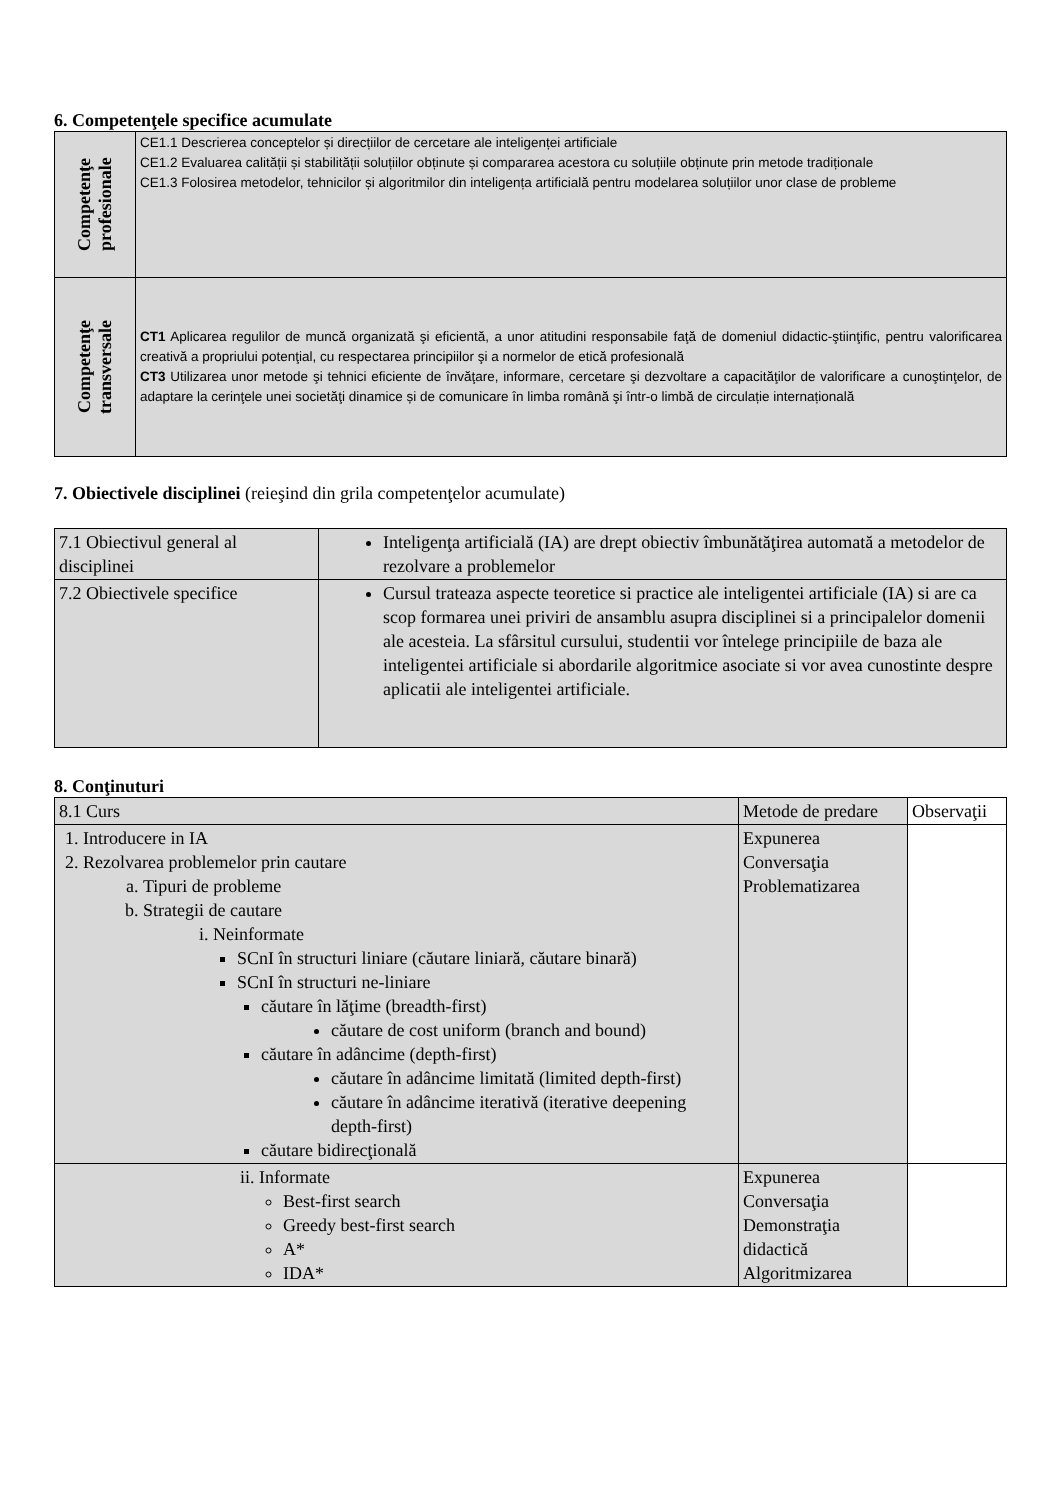6. Competenţele specifice acumulate
| Competenţe profesionale | CE1.1 Descrierea conceptelor și direcțiilor de cercetare ale inteligenței artificiale CE1.2 Evaluarea calității și stabilității soluțiilor obținute și compararea acestora cu soluțiile obținute prin metode tradiționale CE1.3 Folosirea metodelor, tehnicilor și algoritmilor din inteligența artificială pentru modelarea soluțiilor unor clase de probleme |
| Competenţe transversale | CT1 Aplicarea regulilor de muncă organizată şi eficientă, a unor atitudini responsabile faţă de domeniul didactic-ştiinţific, pentru valorificarea creativă a propriului potenţial, cu respectarea principiilor şi a normelor de etică profesională CT3 Utilizarea unor metode şi tehnici eficiente de învăţare, informare, cercetare şi dezvoltare a capacităţilor de valorificare a cunoştinţelor, de adaptare la cerinţele unei societăţi dinamice și de comunicare în limba română şi într-o limbă de circulație internațională |
7. Obiectivele disciplinei (reieşind din grila competenţelor acumulate)
| 7.1 Obiectivul general al disciplinei | Inteligenţa artificială (IA) are drept obiectiv îmbunătăţirea automată a metodelor de rezolvare a problemelor |
| 7.2 Obiectivele specifice | Cursul trateaza aspecte teoretice si practice ale inteligentei artificiale (IA) si are ca scop formarea unei priviri de ansamblu asupra disciplinei si a principalelor domenii ale acesteia. La sfârsitul cursului, studentii vor întelege principiile de baza ale inteligentei artificiale si abordarile algoritmice asociate si vor avea cunostinte despre aplicatii ale inteligentei artificiale. |
8. Conţinuturi
| 8.1 Curs | Metode de predare | Observaţii |
| 1. Introducere in IA 2. Rezolvarea problemelor prin cautare a. Tipuri de probleme b. Strategii de cautare i. Neinformate SCnI în structuri liniare (căutare liniară, căutare binară) SCnI în structuri ne-liniare căutare în lăţime (breadth-first) căutare de cost uniform (branch and bound) căutare în adâncime (depth-first) căutare în adâncime limitată (limited depth-first) căutare în adâncime iterativă (iterative deepening depth-first) căutare bidirecţională | Expunerea Conversaţia Problematizarea | |
| ii. Informate Best-first search Greedy best-first search A* IDA* | Expunerea Conversaţia Demonstraţia didactică Algoritmizarea | |